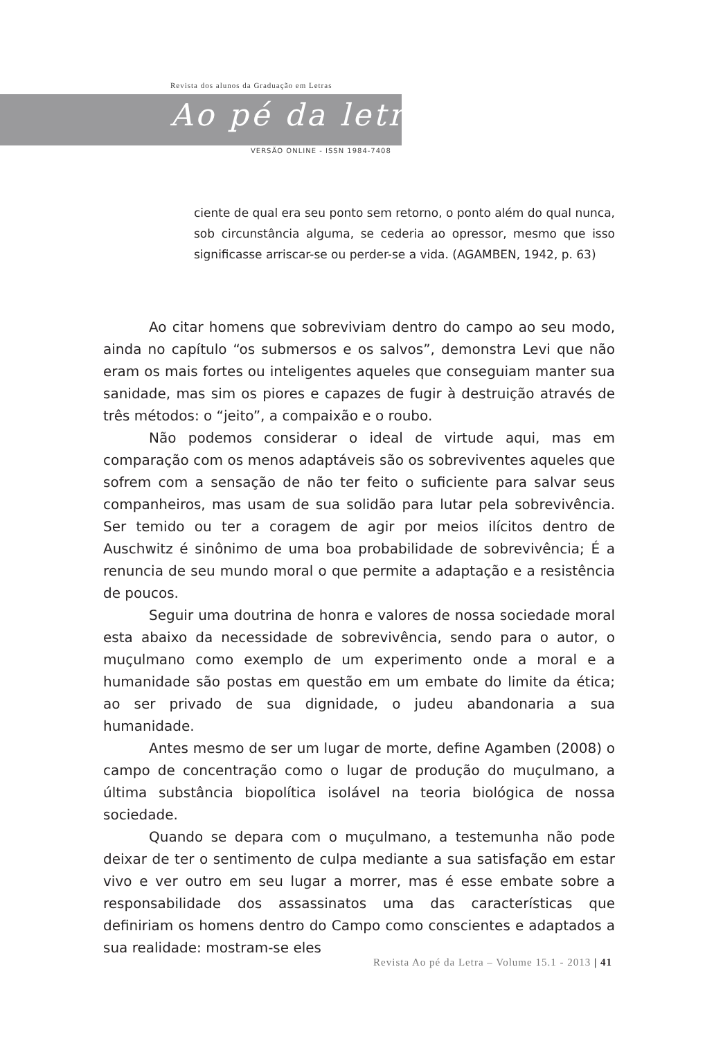Revista dos alunos da Graduação em Letras
Ao pé da letra
VERSÃO ONLINE - ISSN 1984-7408
ciente de qual era seu ponto sem retorno, o ponto além do qual nunca, sob circunstância alguma, se cederia ao opressor, mesmo que isso significasse arriscar-se ou perder-se a vida. (AGAMBEN, 1942, p. 63)
Ao citar homens que sobreviviam dentro do campo ao seu modo, ainda no capítulo “os submersos e os salvos”, demonstra Levi que não eram os mais fortes ou inteligentes aqueles que conseguiam manter sua sanidade, mas sim os piores e capazes de fugir à destruição através de três métodos: o “jeito”, a compaixão e o roubo.
Não podemos considerar o ideal de virtude aqui, mas em comparação com os menos adaptáveis são os sobreviventes aqueles que sofrem com a sensação de não ter feito o suficiente para salvar seus companheiros, mas usam de sua solidão para lutar pela sobrevivência. Ser temido ou ter a coragem de agir por meios ilícitos dentro de Auschwitz é sinônimo de uma boa probabilidade de sobrevivência; É a renuncia de seu mundo moral o que permite a adaptação e a resistência de poucos.
Seguir uma doutrina de honra e valores de nossa sociedade moral esta abaixo da necessidade de sobrevivência, sendo para o autor, o muçulmano como exemplo de um experimento onde a moral e a humanidade são postas em questão em um embate do limite da ética; ao ser privado de sua dignidade, o judeu abandonaria a sua humanidade.
Antes mesmo de ser um lugar de morte, define Agamben (2008) o campo de concentração como o lugar de produção do muçulmano, a última substância biopolítica isolável na teoria biológica de nossa sociedade.
Quando se depara com o muçulmano, a testemunha não pode deixar de ter o sentimento de culpa mediante a sua satisfação em estar vivo e ver outro em seu lugar a morrer, mas é esse embate sobre a responsabilidade dos assassinatos uma das características que definiriam os homens dentro do Campo como conscientes e adaptados a sua realidade: mostram-se eles
Revista Ao pé da Letra – Volume 15.1 - 2013 | 41